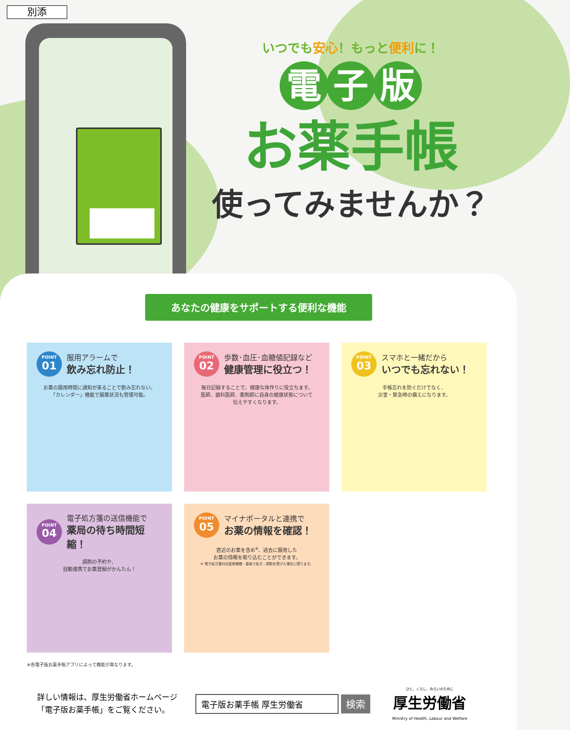別添
いつでも安心！もっと便利に！
電子版
お薬手帳
使ってみませんか？
あなたの健康をサポートする便利な機能
POINT
01
服用アラームで
飲み忘れ防止！
お薬の服用時間に通知が来ることで飲み忘れない。
「カレンダー」機能で服薬状況も管理可能。
POINT
02
歩数･血圧･血糖値記録など
健康管理に役立つ！
毎日記録することで、健康な体作りに役立ちます。
医師、歯科医師、薬剤師に自身の健康状態について
伝えやすくなります。
POINT
03
スマホと一緒だから
いつでも忘れない！
手帳忘れを防ぐだけでなく、
災害・緊急時の備えになります。
POINT
04
電子処方箋の送信機能で
薬局の待ち時間短縮！
調剤の予約や、
自動連携でお薬登録がかんたん！
POINT
05
マイナポータルと連携で
お薬の情報を確認！
直近のお薬を含め<sup>※</sup>、過去に服用した
お薬の情報を取り込むことができます。
※ 電子処方箋対応医療機関・薬局で処方・調剤を受けた場合に限ります。
※各電子版お薬手帳アプリによって機能が異なります。
詳しい情報は、厚生労働省ホームページ
「電子版お薬手帳」をご覧ください。
電子版お薬手帳 厚生労働省
検索
ひと、くらし、みらいのために
厚生労働省
Ministry of Health, Labour and Welfare